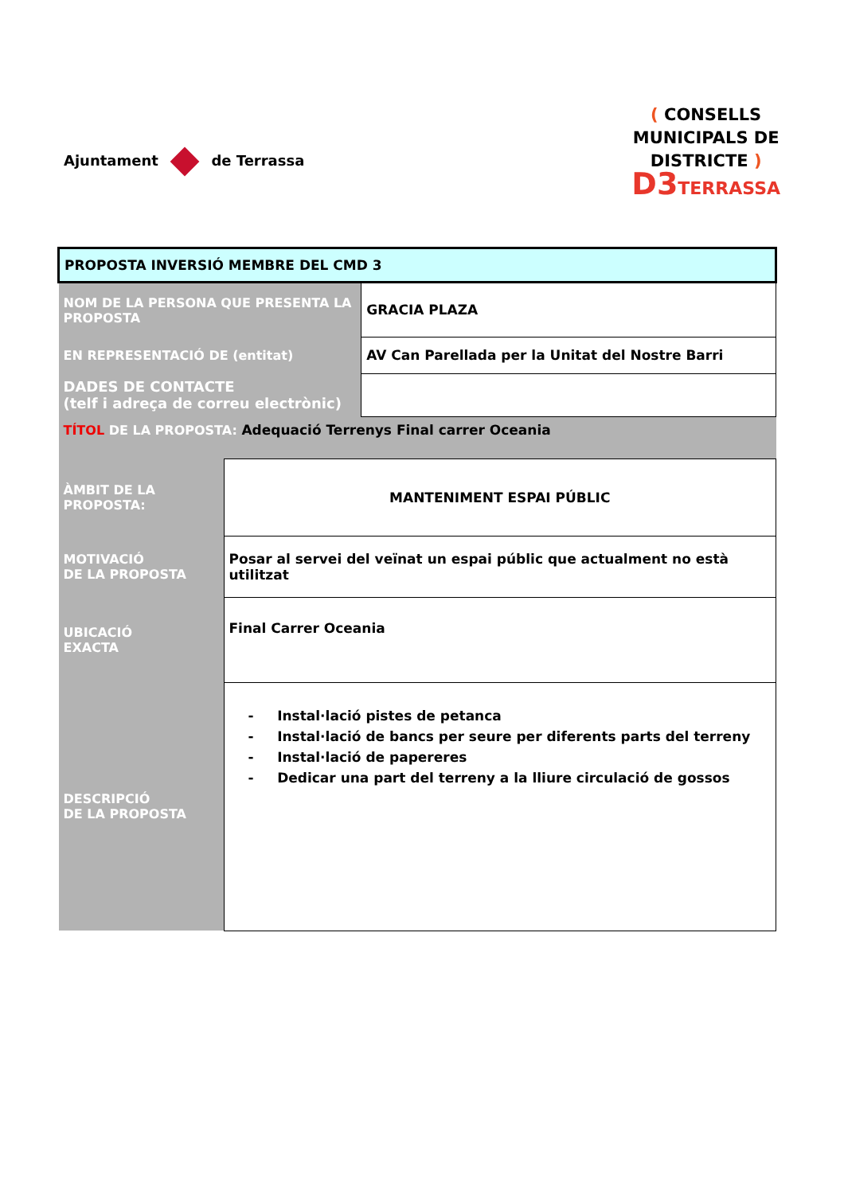Ajuntament de Terrassa
( CONSELLS
MUNICIPALS DE
DISTRICTE )
D3TERRASSA
| PROPOSTA INVERSIÓ MEMBRE DEL CMD 3 | | |
| NOM DE LA PERSONA QUE PRESENTA LA PROPOSTA | | GRACIA PLAZA |
| EN REPRESENTACIÓ DE (entitat) | | AV Can Parellada per la Unitat del Nostre Barri |
| DADES DE CONTACTE (telf i adreça de correu electrònic) | | |
| TÍTOL DE LA PROPOSTA: Adequació Terrenys Final carrer Oceania | | |
| ÀMBIT DE LA PROPOSTA: | MANTENIMENT ESPAI PÚBLIC | |
| MOTIVACIÓ DE LA PROPOSTA | Posar al servei del veïnat un espai públic que actualment no està utilitzat | |
| UBICACIÓ EXACTA | Final Carrer Oceania | |
| DESCRIPCIÓ DE LA PROPOSTA | - Instal·lació pistes de petanca - Instal·lació de bancs per seure per diferents parts del terreny - Instal·lació de papereres - Dedicar una part del terreny a la lliure circulació de gossos | |